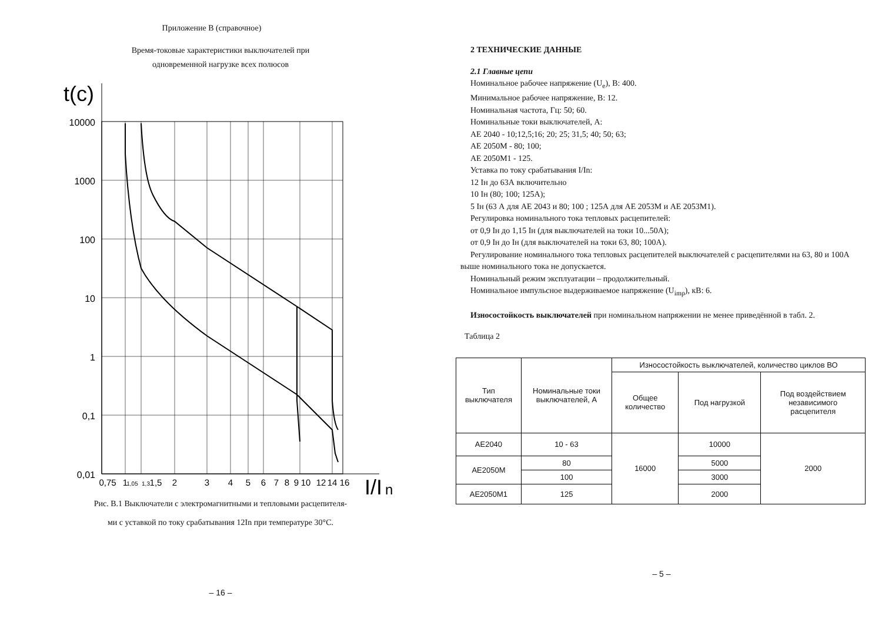Приложение В (справочное)
Время-токовые характеристики выключателей при
одновременной нагрузке всех полюсов
t(c)
10000
1000
100
10
1
0,1
0,01
0,75
1
1,05
1,3
1,5
2
3
4
5
6
7
8
9
10
12
14
16
I/I
n
Рис. В.1 Выключатели с электромагнитными и тепловыми расцепителя-
ми с уставкой по току срабатывания 12In при температуре 30°С.
– 16 –
2 ТЕХНИЧЕСКИЕ ДАННЫЕ
2.1 Главные цепи
Номинальное рабочее напряжение (U<sub>e</sub>), В: 400.
Минимальное рабочее напряжение, В: 12.
Номинальная частота, Гц: 50; 60.
Номинальные токи выключателей, А:
АЕ 2040 - 10;12,5;16; 20; 25; 31,5; 40; 50; 63;
АЕ 2050М - 80; 100;
АЕ 2050М1 - 125.
Уставка по току срабатывания I/In:
12 Iн до 63А включительно
10 Iн (80; 100; 125А);
5 Iн (63 А для АЕ 2043 и 80; 100 ; 125А для АЕ 2053М и АЕ 2053М1).
Регулировка номинального тока тепловых расцепителей:
от 0,9 Iн до 1,15 Iн (для выключателей на токи 10...50А);
от 0,9 Iн до Iн (для выключателей на токи 63, 80; 100А).
Регулирование номинального тока тепловых расцепителей выключателей с расцепителями на 63, 80 и 100А выше номинального тока не допускается.
Номинальный режим эксплуатации – продолжительный.
Номинальное импульсное выдерживаемое напряжение (U<sub>imp</sub>), кВ: 6.
Износостойкость выключателей при номинальном напряжении не менее приведённой в табл. 2.
Таблица 2
| Тип выключателя | Номинальные токи выключателей, А | Износостойкость выключателей, количество циклов ВО | | |
| --- | --- | --- | --- | --- |
| | | Общее количество | Под нагрузкой | Под воздействием независимого расцепителя |
| АЕ2040 | 10 - 63 | 16000 | 10000 | 2000 |
| АЕ2050М | 80 | | 5000 | |
| | 100 | | 3000 | |
| АЕ2050М1 | 125 | | 2000 | |
– 5 –